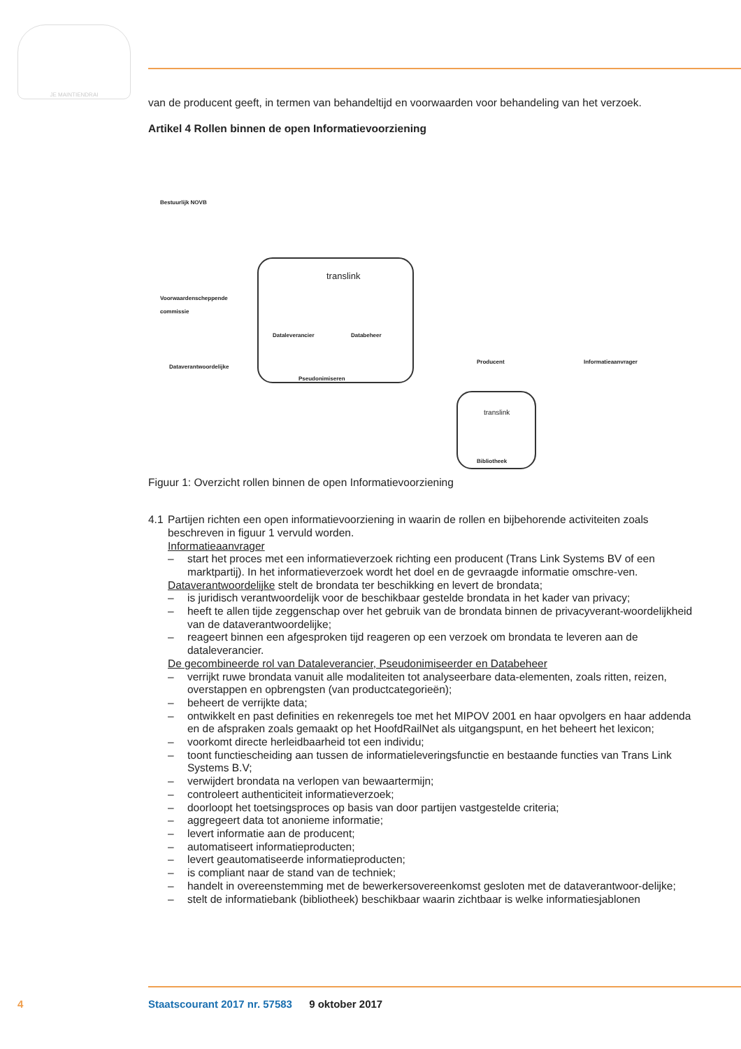JE MAINTIENDRAI
van de producent geeft, in termen van behandeltijd en voorwaarden voor behandeling van het verzoek.
Artikel 4 Rollen binnen de open Informatievoorziening
Bestuurlijk NOVB
Voorwaardenscheppende
commissie
Dataverantwoordelijke
translink
Dataleverancier Databeheer
Pseudonimiseren
Producent Informatieaanvrager
translink
Bibliotheek
Figuur 1: Overzicht rollen binnen de open Informatievoorziening
4.1 Partijen richten een open informatievoorziening in waarin de rollen en bijbehorende activiteiten zoals beschreven in figuur 1 vervuld worden.
Informatieaanvrager
– start het proces met een informatieverzoek richting een producent (Trans Link Systems BV of een marktpartij). In het informatieverzoek wordt het doel en de gevraagde informatie omschre-ven.
Dataverantwoordelijke stelt de brondata ter beschikking en levert de brondata;
– is juridisch verantwoordelijk voor de beschikbaar gestelde brondata in het kader van privacy;
– heeft te allen tijde zeggenschap over het gebruik van de brondata binnen de privacyverant-woordelijkheid van de dataverantwoordelijke;
– reageert binnen een afgesproken tijd reageren op een verzoek om brondata te leveren aan de dataleverancier.
De gecombineerde rol van Dataleverancier, Pseudonimiseerder en Databeheer
– verrijkt ruwe brondata vanuit alle modaliteiten tot analyseerbare data-elementen, zoals ritten, reizen, overstappen en opbrengsten (van productcategorieën);
– beheert de verrijkte data;
– ontwikkelt en past definities en rekenregels toe met het MIPOV 2001 en haar opvolgers en haar addenda en de afspraken zoals gemaakt op het HoofdRailNet als uitgangspunt, en het beheert het lexicon;
– voorkomt directe herleidbaarheid tot een individu;
– toont functiescheiding aan tussen de informatieleveringsfunctie en bestaande functies van Trans Link Systems B.V;
– verwijdert brondata na verlopen van bewaartermijn;
– controleert authenticiteit informatieverzoek;
– doorloopt het toetsingsproces op basis van door partijen vastgestelde criteria;
– aggregeert data tot anonieme informatie;
– levert informatie aan de producent;
– automatiseert informatieproducten;
– levert geautomatiseerde informatieproducten;
– is compliant naar de stand van de techniek;
– handelt in overeenstemming met de bewerkersovereenkomst gesloten met de dataverantwoor-delijke;
– stelt de informatiebank (bibliotheek) beschikbaar waarin zichtbaar is welke informatiesjablonen
4
Staatscourant 2017 nr. 57583 9 oktober 2017